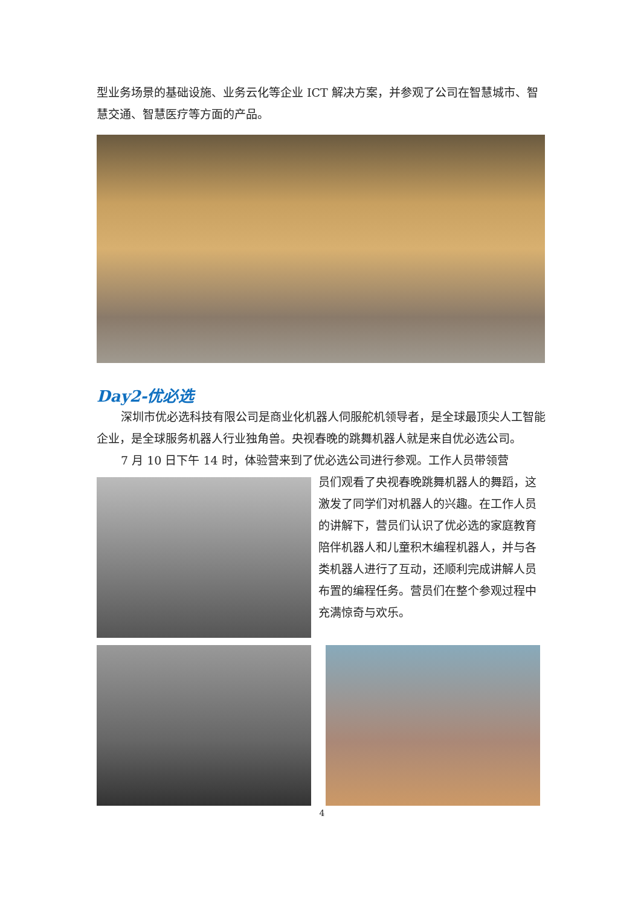型业务场景的基础设施、业务云化等企业 ICT 解决方案，并参观了公司在智慧城市、智慧交通、智慧医疗等方面的产品。
Day2-优必选
深圳市优必选科技有限公司是商业化机器人伺服舵机领导者，是全球最顶尖人工智能企业，是全球服务机器人行业独角兽。央视春晚的跳舞机器人就是来自优必选公司。
7 月 10 日下午 14 时，体验营来到了优必选公司进行参观。工作人员带领营
员们观看了央视春晚跳舞机器人的舞蹈，这激发了同学们对机器人的兴趣。在工作人员的讲解下，营员们认识了优必选的家庭教育陪伴机器人和儿童积木编程机器人，并与各类机器人进行了互动，还顺利完成讲解人员布置的编程任务。营员们在整个参观过程中充满惊奇与欢乐。
4